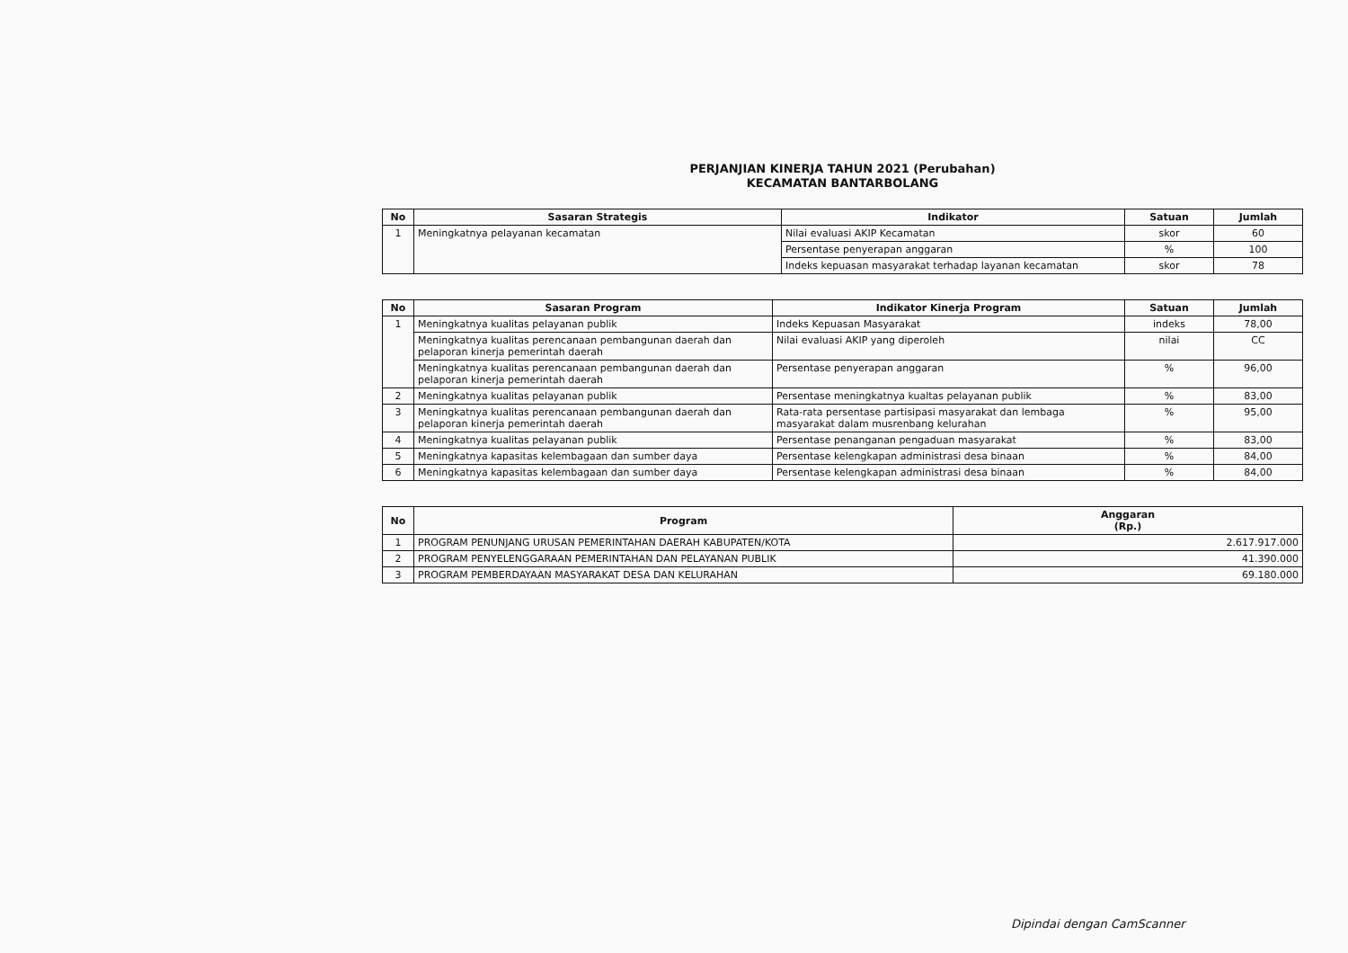PERJANJIAN KINERJA TAHUN 2021 (Perubahan)
KECAMATAN BANTARBOLANG
| No | Sasaran Strategis | Indikator | Satuan | Jumlah |
| --- | --- | --- | --- | --- |
| 1 | Meningkatnya pelayanan kecamatan | Nilai evaluasi AKIP Kecamatan | skor | 60 |
| | | Persentase penyerapan anggaran | % | 100 |
| | | Indeks kepuasan masyarakat terhadap layanan kecamatan | skor | 78 |
| No | Sasaran Program | Indikator Kinerja Program | Satuan | Jumlah |
| --- | --- | --- | --- | --- |
| 1 | Meningkatnya kualitas pelayanan publik | Indeks Kepuasan Masyarakat | indeks | 78,00 |
| | Meningkatnya kualitas perencanaan pembangunan daerah dan pelaporan kinerja pemerintah daerah | Nilai evaluasi AKIP yang diperoleh | nilai | CC |
| | Meningkatnya kualitas perencanaan pembangunan daerah dan pelaporan kinerja pemerintah daerah | Persentase penyerapan anggaran | % | 96,00 |
| 2 | Meningkatnya kualitas pelayanan publik | Persentase meningkatnya kualtas pelayanan publik | % | 83,00 |
| 3 | Meningkatnya kualitas perencanaan pembangunan daerah dan pelaporan kinerja pemerintah daerah | Rata-rata persentase partisipasi masyarakat dan lembaga masyarakat dalam musrenbang kelurahan | % | 95,00 |
| 4 | Meningkatnya kualitas pelayanan publik | Persentase penanganan pengaduan masyarakat | % | 83,00 |
| 5 | Meningkatnya kapasitas kelembagaan dan sumber daya | Persentase kelengkapan administrasi desa binaan | % | 84,00 |
| 6 | Meningkatnya kapasitas kelembagaan dan sumber daya | Persentase kelengkapan administrasi desa binaan | % | 84,00 |
| No | Program | Anggaran (Rp.) |
| --- | --- | --- |
| 1 | PROGRAM PENUNJANG URUSAN PEMERINTAHAN DAERAH KABUPATEN/KOTA | 2.617.917.000 |
| 2 | PROGRAM PENYELENGGARAAN PEMERINTAHAN DAN PELAYANAN PUBLIK | 41.390.000 |
| 3 | PROGRAM PEMBERDAYAAN MASYARAKAT DESA DAN KELURAHAN | 69.180.000 |
Dipindai dengan CamScanner